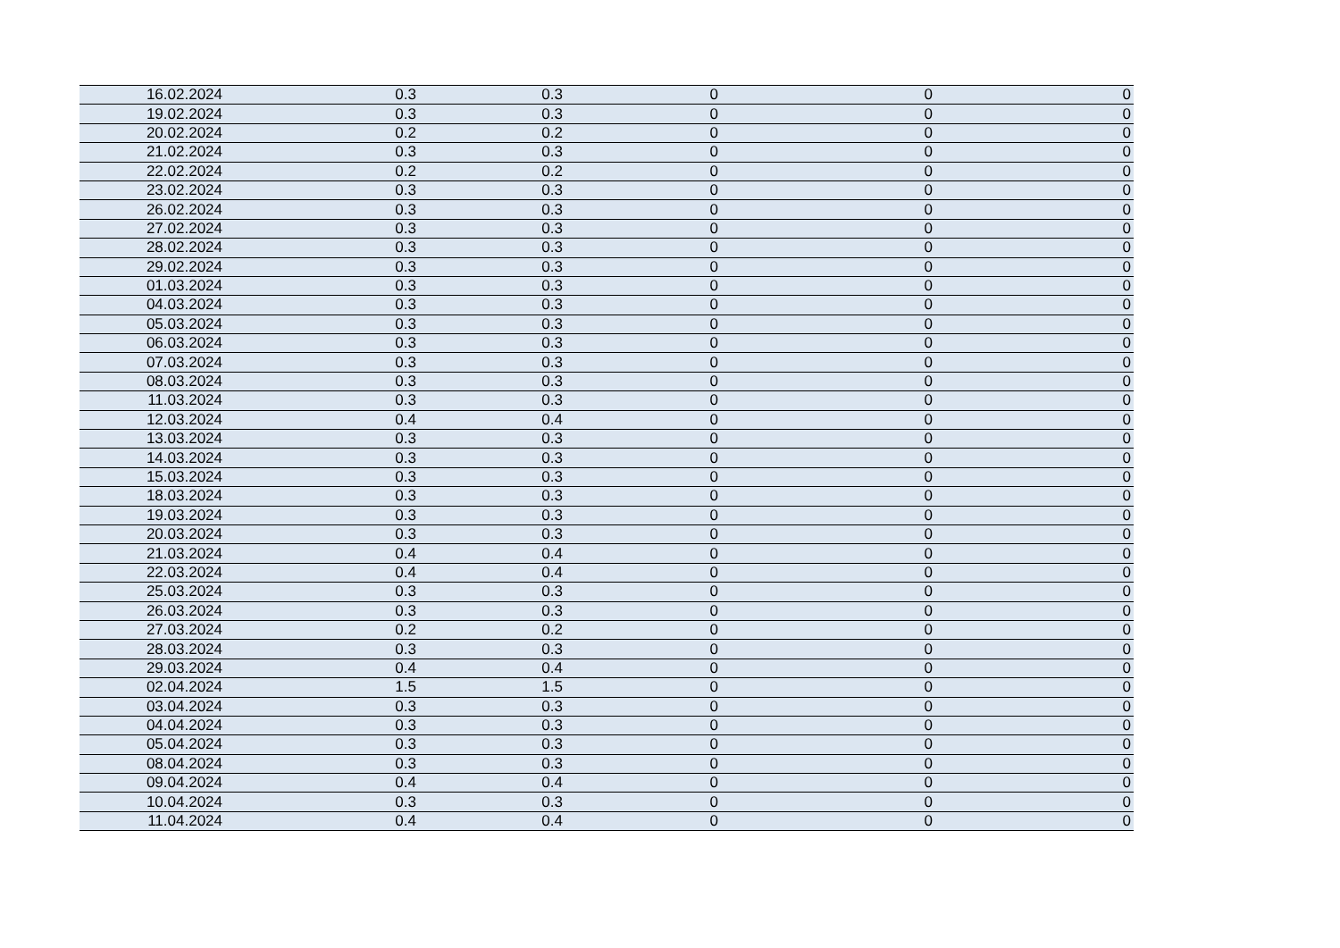| 16.02.2024 | 0.3 | 0.3 | 0 | 0 | 0 |
| 19.02.2024 | 0.3 | 0.3 | 0 | 0 | 0 |
| 20.02.2024 | 0.2 | 0.2 | 0 | 0 | 0 |
| 21.02.2024 | 0.3 | 0.3 | 0 | 0 | 0 |
| 22.02.2024 | 0.2 | 0.2 | 0 | 0 | 0 |
| 23.02.2024 | 0.3 | 0.3 | 0 | 0 | 0 |
| 26.02.2024 | 0.3 | 0.3 | 0 | 0 | 0 |
| 27.02.2024 | 0.3 | 0.3 | 0 | 0 | 0 |
| 28.02.2024 | 0.3 | 0.3 | 0 | 0 | 0 |
| 29.02.2024 | 0.3 | 0.3 | 0 | 0 | 0 |
| 01.03.2024 | 0.3 | 0.3 | 0 | 0 | 0 |
| 04.03.2024 | 0.3 | 0.3 | 0 | 0 | 0 |
| 05.03.2024 | 0.3 | 0.3 | 0 | 0 | 0 |
| 06.03.2024 | 0.3 | 0.3 | 0 | 0 | 0 |
| 07.03.2024 | 0.3 | 0.3 | 0 | 0 | 0 |
| 08.03.2024 | 0.3 | 0.3 | 0 | 0 | 0 |
| 11.03.2024 | 0.3 | 0.3 | 0 | 0 | 0 |
| 12.03.2024 | 0.4 | 0.4 | 0 | 0 | 0 |
| 13.03.2024 | 0.3 | 0.3 | 0 | 0 | 0 |
| 14.03.2024 | 0.3 | 0.3 | 0 | 0 | 0 |
| 15.03.2024 | 0.3 | 0.3 | 0 | 0 | 0 |
| 18.03.2024 | 0.3 | 0.3 | 0 | 0 | 0 |
| 19.03.2024 | 0.3 | 0.3 | 0 | 0 | 0 |
| 20.03.2024 | 0.3 | 0.3 | 0 | 0 | 0 |
| 21.03.2024 | 0.4 | 0.4 | 0 | 0 | 0 |
| 22.03.2024 | 0.4 | 0.4 | 0 | 0 | 0 |
| 25.03.2024 | 0.3 | 0.3 | 0 | 0 | 0 |
| 26.03.2024 | 0.3 | 0.3 | 0 | 0 | 0 |
| 27.03.2024 | 0.2 | 0.2 | 0 | 0 | 0 |
| 28.03.2024 | 0.3 | 0.3 | 0 | 0 | 0 |
| 29.03.2024 | 0.4 | 0.4 | 0 | 0 | 0 |
| 02.04.2024 | 1.5 | 1.5 | 0 | 0 | 0 |
| 03.04.2024 | 0.3 | 0.3 | 0 | 0 | 0 |
| 04.04.2024 | 0.3 | 0.3 | 0 | 0 | 0 |
| 05.04.2024 | 0.3 | 0.3 | 0 | 0 | 0 |
| 08.04.2024 | 0.3 | 0.3 | 0 | 0 | 0 |
| 09.04.2024 | 0.4 | 0.4 | 0 | 0 | 0 |
| 10.04.2024 | 0.3 | 0.3 | 0 | 0 | 0 |
| 11.04.2024 | 0.4 | 0.4 | 0 | 0 | 0 |